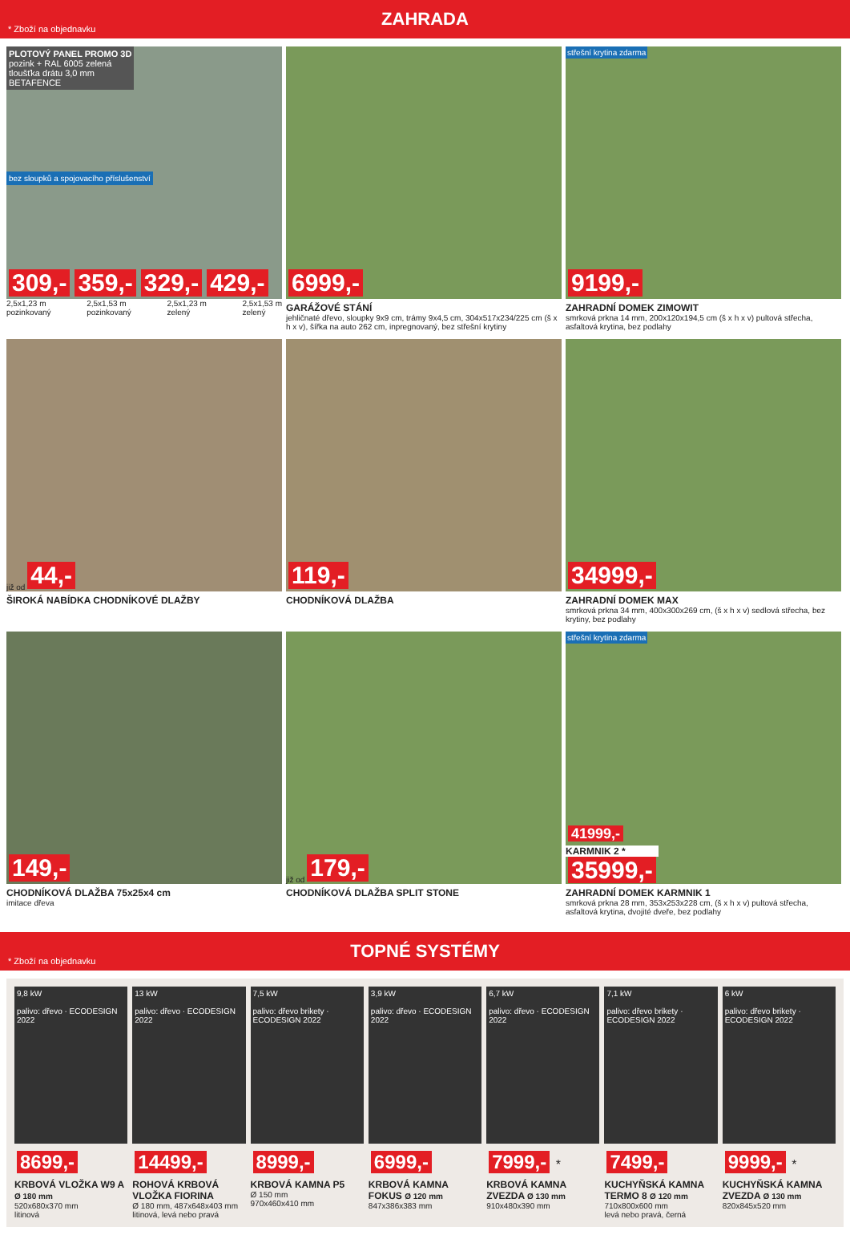* Zboží na objednavku
ZAHRADA
PLOTOVÝ PANEL PROMO 3D
pozink + RAL 6005 zelená
tloušťka drátu 3,0 mm
BETAFENCE
bez sloupků a spojovacího příslušenství
309,- 359,- 329,- 429,-
2,5x1,23 m
pozinkovaný 2,5x1,53 m
pozinkovaný 2,5x1,23 m
zelený 2,5x1,53 m
zelený
6999,-
GARÁŽOVÉ STÁNÍ
jehličnaté dřevo, sloupky 9x9 cm, trámy 9x4,5 cm, 304x517x234/225 cm (š x h x v), šířka na auto 262 cm, inpregnovaný, bez střešní krytiny
střešní krytina zdarma
9199,-
ZAHRADNÍ DOMEK ZIMOWIT
smrková prkna 14 mm, 200x120x194,5 cm (š x h x v) pultová střecha, asfaltová krytina, bez podlahy
již od 44,-
ŠIROKÁ NABÍDKA CHODNÍKOVÉ DLAŽBY
119,-
CHODNÍKOVÁ DLAŽBA
34999,-
ZAHRADNÍ DOMEK MAX
smrková prkna 34 mm, 400x300x269 cm, (š x h x v) sedlová střecha, bez krytiny, bez podlahy
149,-
CHODNÍKOVÁ DLAŽBA 75x25x4 cm
imitace dřeva
již od 179,-
CHODNÍKOVÁ DLAŽBA SPLIT STONE
střešní krytina zdarma
41999,-
KARMNIK 2 *
35999,-
ZAHRADNÍ DOMEK KARMNIK 1
smrková prkna 28 mm, 353x253x228 cm, (š x h x v) pultová střecha, asfaltová krytina, dvojité dveře, bez podlahy
* Zboží na objednavku
TOPNÉ SYSTÉMY
9,8 kW
palivo: dřevo · ECODESIGN 2022
8699,-
KRBOVÁ VLOŽKA W9 A Ø 180 mm
520x680x370 mm
litinová
13 kW
palivo: dřevo · ECODESIGN 2022
14499,-
ROHOVÁ KRBOVÁ VLOŽKA FIORINA
Ø 180 mm, 487x648x403 mm
litinová, levá nebo pravá
7,5 kW
palivo: dřevo brikety · ECODESIGN 2022
8999,-
KRBOVÁ KAMNA P5
Ø 150 mm
970x460x410 mm
3,9 kW
palivo: dřevo · ECODESIGN 2022
6999,-
KRBOVÁ KAMNA FOKUS Ø 120 mm
847x386x383 mm
6,7 kW
palivo: dřevo · ECODESIGN 2022
7999,- *
KRBOVÁ KAMNA ZVEZDA Ø 130 mm
910x480x390 mm
7,1 kW
palivo: dřevo brikety · ECODESIGN 2022
7499,-
KUCHYŇSKÁ KAMNA TERMO 8 Ø 120 mm
710x800x600 mm
levá nebo pravá, černá
6 kW
palivo: dřevo brikety · ECODESIGN 2022
9999,- *
KUCHYŇSKÁ KAMNA ZVEZDA Ø 130 mm
820x845x520 mm